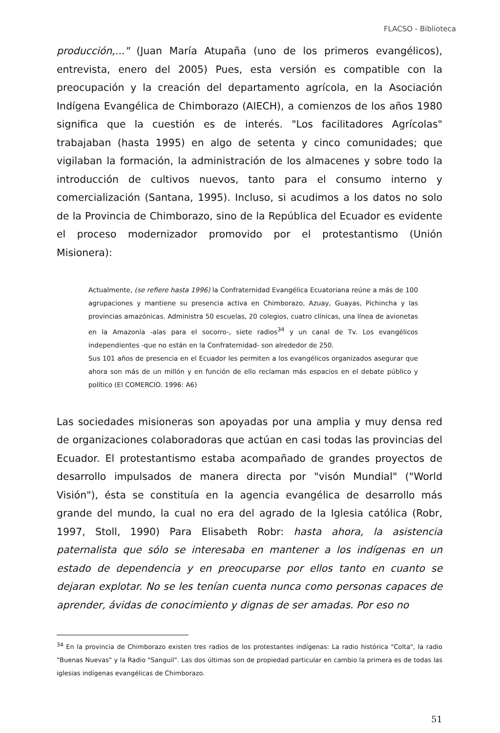FLACSO - Biblioteca
producción,..." (Juan María Atupaña (uno de los primeros evangélicos), entrevista, enero del 2005) Pues, esta versión es compatible con la preocupación y la creación del departamento agrícola, en la Asociación Indígena Evangélica de Chimborazo (AIECH), a comienzos de los años 1980 significa que la cuestión es de interés. "Los facilitadores Agrícolas" trabajaban (hasta 1995) en algo de setenta y cinco comunidades; que vigilaban la formación, la administración de los almacenes y sobre todo la introducción de cultivos nuevos, tanto para el consumo interno y comercialización (Santana, 1995). Incluso, si acudimos a los datos no solo de la Provincia de Chimborazo, sino de la República del Ecuador es evidente el proceso modernizador promovido por el protestantismo (Unión Misionera):
Actualmente, (se refiere hasta 1996) la Confraternidad Evangélica Ecuatoriana reúne a más de 100 agrupaciones y mantiene su presencia activa en Chimborazo, Azuay, Guayas, Pichincha y las provincias amazónicas. Administra 50 escuelas, 20 colegios, cuatro clínicas, una línea de avionetas en la Amazonía -alas para el socorro-, siete radios<sup>34</sup> y un canal de Tv. Los evangélicos independientes -que no están en la Confraternidad- son alrededor de 250.
Sus 101 años de presencia en el Ecuador les permiten a los evangélicos organizados asegurar que ahora son más de un millón y en función de ello reclaman más espacios en el debate público y político (El COMERCIO. 1996: A6)
Las sociedades misioneras son apoyadas por una amplia y muy densa red de organizaciones colaboradoras que actúan en casi todas las provincias del Ecuador. El protestantismo estaba acompañado de grandes proyectos de desarrollo impulsados de manera directa por "visón Mundial" ("World Visión"), ésta se constituía en la agencia evangélica de desarrollo más grande del mundo, la cual no era del agrado de la Iglesia católica (Robr, 1997, Stoll, 1990) Para Elisabeth Robr: hasta ahora, la asistencia paternalista que sólo se interesaba en mantener a los indígenas en un estado de dependencia y en preocuparse por ellos tanto en cuanto se dejaran explotar. No se les tenían cuenta nunca como personas capaces de aprender, ávidas de conocimiento y dignas de ser amadas. Por eso no
<sup>34</sup> En la provincia de Chimborazo existen tres radios de los protestantes indígenas: La radio histórica "Colta", la radio "Buenas Nuevas" y la Radio "Sanguil". Las dos últimas son de propiedad particular en cambio la primera es de todas las iglesias indígenas evangélicas de Chimborazo.
51